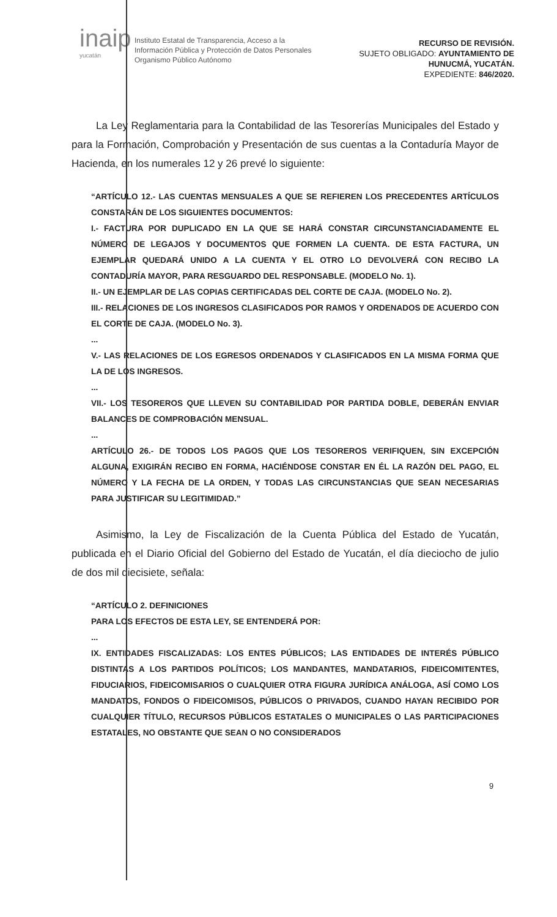inaip
yucatán
Instituto Estatal de Transparencia, Acceso a la Información Pública y Protección de Datos Personales
Organismo Público Autónomo
RECURSO DE REVISIÓN.
SUJETO OBLIGADO: AYUNTAMIENTO DE HUNUCMÁ, YUCATÁN.
EXPEDIENTE: 846/2020.
La Ley Reglamentaria para la Contabilidad de las Tesorerías Municipales del Estado y para la Formación, Comprobación y Presentación de sus cuentas a la Contaduría Mayor de Hacienda, en los numerales 12 y 26 prevé lo siguiente:
“ARTÍCULO 12.- LAS CUENTAS MENSUALES A QUE SE REFIEREN LOS PRECEDENTES ARTÍCULOS CONSTARÁN DE LOS SIGUIENTES DOCUMENTOS:
I.- FACTURA POR DUPLICADO EN LA QUE SE HARÁ CONSTAR CIRCUNSTANCIADAMENTE EL NÚMERO DE LEGAJOS Y DOCUMENTOS QUE FORMEN LA CUENTA. DE ESTA FACTURA, UN EJEMPLAR QUEDARÁ UNIDO A LA CUENTA Y EL OTRO LO DEVOLVERÁ CON RECIBO LA CONTADURÍA MAYOR, PARA RESGUARDO DEL RESPONSABLE. (MODELO No. 1).
II.- UN EJEMPLAR DE LAS COPIAS CERTIFICADAS DEL CORTE DE CAJA. (MODELO No. 2).
III.- RELACIONES DE LOS INGRESOS CLASIFICADOS POR RAMOS Y ORDENADOS DE ACUERDO CON EL CORTE DE CAJA. (MODELO No. 3).
...
V.- LAS RELACIONES DE LOS EGRESOS ORDENADOS Y CLASIFICADOS EN LA MISMA FORMA QUE LA DE LOS INGRESOS.
...
VII.- LOS TESOREROS QUE LLEVEN SU CONTABILIDAD POR PARTIDA DOBLE, DEBERÁN ENVIAR BALANCES DE COMPROBACIÓN MENSUAL.
...
ARTÍCULO 26.- DE TODOS LOS PAGOS QUE LOS TESOREROS VERIFIQUEN, SIN EXCEPCIÓN ALGUNA, EXIGIRÁN RECIBO EN FORMA, HACIÉNDOSE CONSTAR EN ÉL LA RAZÓN DEL PAGO, EL NÚMERO Y LA FECHA DE LA ORDEN, Y TODAS LAS CIRCUNSTANCIAS QUE SEAN NECESARIAS PARA JUSTIFICAR SU LEGITIMIDAD.”
Asimismo, la Ley de Fiscalización de la Cuenta Pública del Estado de Yucatán, publicada en el Diario Oficial del Gobierno del Estado de Yucatán, el día dieciocho de julio de dos mil diecisiete, señala:
“ARTÍCULO 2. DEFINICIONES
PARA LOS EFECTOS DE ESTA LEY, SE ENTENDERÁ POR:
...
IX. ENTIDADES FISCALIZADAS: LOS ENTES PÚBLICOS; LAS ENTIDADES DE INTERÉS PÚBLICO DISTINTAS A LOS PARTIDOS POLÍTICOS; LOS MANDANTES, MANDATARIOS, FIDEICOMITENTES, FIDUCIARIOS, FIDEICOMISARIOS O CUALQUIER OTRA FIGURA JURÍDICA ANÁLOGA, ASÍ COMO LOS MANDATOS, FONDOS O FIDEICOMISOS, PÚBLICOS O PRIVADOS, CUANDO HAYAN RECIBIDO POR CUALQUIER TÍTULO, RECURSOS PÚBLICOS ESTATALES O MUNICIPALES O LAS PARTICIPACIONES ESTATALES, NO OBSTANTE QUE SEAN O NO CONSIDERADOS
9